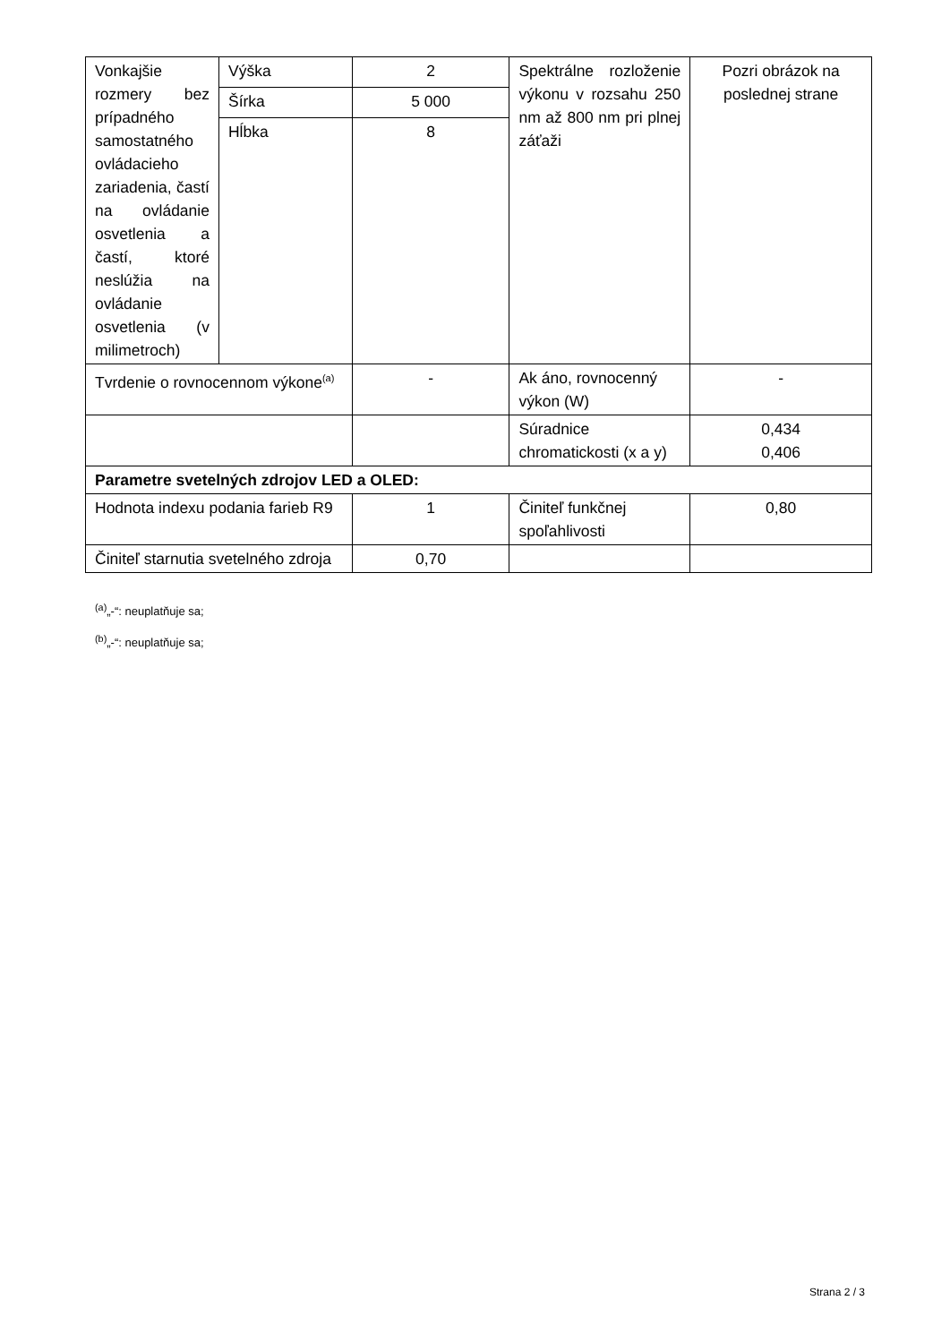| Vonkajšie rozmery bez prípadného samostatného ovládacieho zariadenia, častí na ovládanie osvetlenia a častí, ktoré neslúžia na ovládanie osvetlenia (v milimetroch) | Výška | 2 | Spektrálne rozloženie výkonu v rozsahu 250 nm až 800 nm pri plnej záťaži | Pozri obrázok na poslednej strane |
| | Šírka | 5 000 | | |
| | Hĺbka | 8 | | |
| Tvrdenie o rovnocennom výkone<sup>(a)</sup> | | - | Ak áno, rovnocenný výkon (W) | - |
| | | | Súradnice chromatickosti (x a y) | 0,434 0,406 |
| Parametre svetelných zdrojov LED a OLED: | | | | |
| Hodnota indexu podania farieb R9 | | 1 | Činiteľ funkčnej spoľahlivosti | 0,80 |
| Činiteľ starnutia svetelného zdroja | | 0,70 | | |
<sup>(a)</sup>„-“: neuplatňuje sa;
<sup>(b)</sup>„-“: neuplatňuje sa;
Strana 2 / 3